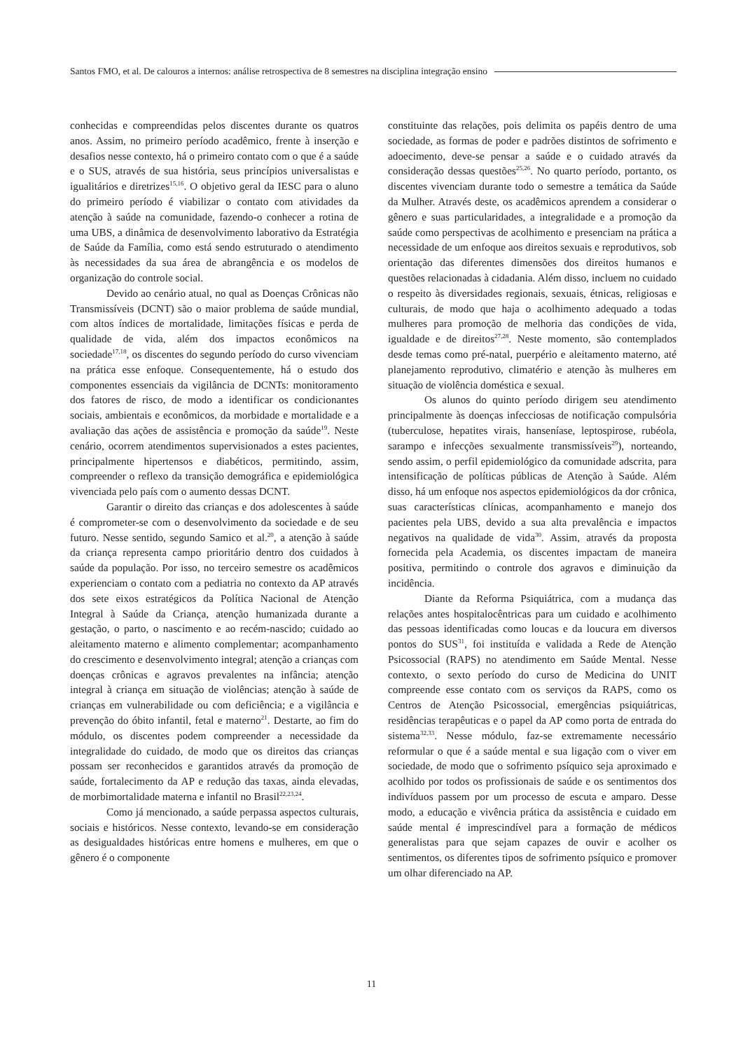Santos FMO, et al. De calouros a internos: análise retrospectiva de 8 semestres na disciplina integração ensino
conhecidas e compreendidas pelos discentes durante os quatros anos. Assim, no primeiro período acadêmico, frente à inserção e desafios nesse contexto, há o primeiro contato com o que é a saúde e o SUS, através de sua história, seus princípios universalistas e igualitários e diretrizes<sup>15,16</sup>. O objetivo geral da IESC para o aluno do primeiro período é viabilizar o contato com atividades da atenção à saúde na comunidade, fazendo-o conhecer a rotina de uma UBS, a dinâmica de desenvolvimento laborativo da Estratégia de Saúde da Família, como está sendo estruturado o atendimento às necessidades da sua área de abrangência e os modelos de organização do controle social.
Devido ao cenário atual, no qual as Doenças Crônicas não Transmissíveis (DCNT) são o maior problema de saúde mundial, com altos índices de mortalidade, limitações físicas e perda de qualidade de vida, além dos impactos econômicos na sociedade<sup>17,18</sup>, os discentes do segundo período do curso vivenciam na prática esse enfoque. Consequentemente, há o estudo dos componentes essenciais da vigilância de DCNTs: monitoramento dos fatores de risco, de modo a identificar os condicionantes sociais, ambientais e econômicos, da morbidade e mortalidade e a avaliação das ações de assistência e promoção da saúde<sup>19</sup>. Neste cenário, ocorrem atendimentos supervisionados a estes pacientes, principalmente hipertensos e diabéticos, permitindo, assim, compreender o reflexo da transição demográfica e epidemiológica vivenciada pelo país com o aumento dessas DCNT.
Garantir o direito das crianças e dos adolescentes à saúde é comprometer-se com o desenvolvimento da sociedade e de seu futuro. Nesse sentido, segundo Samico et al.<sup>20</sup>, a atenção à saúde da criança representa campo prioritário dentro dos cuidados à saúde da população. Por isso, no terceiro semestre os acadêmicos experienciam o contato com a pediatria no contexto da AP através dos sete eixos estratégicos da Política Nacional de Atenção Integral à Saúde da Criança, atenção humanizada durante a gestação, o parto, o nascimento e ao recém-nascido; cuidado ao aleitamento materno e alimento complementar; acompanhamento do crescimento e desenvolvimento integral; atenção a crianças com doenças crônicas e agravos prevalentes na infância; atenção integral à criança em situação de violências; atenção à saúde de crianças em vulnerabilidade ou com deficiência; e a vigilância e prevenção do óbito infantil, fetal e materno<sup>21</sup>. Destarte, ao fim do módulo, os discentes podem compreender a necessidade da integralidade do cuidado, de modo que os direitos das crianças possam ser reconhecidos e garantidos através da promoção de saúde, fortalecimento da AP e redução das taxas, ainda elevadas, de morbimortalidade materna e infantil no Brasil<sup>22,23,24</sup>.
Como já mencionado, a saúde perpassa aspectos culturais, sociais e históricos. Nesse contexto, levando-se em consideração as desigualdades históricas entre homens e mulheres, em que o gênero é o componente
constituinte das relações, pois delimita os papéis dentro de uma sociedade, as formas de poder e padrões distintos de sofrimento e adoecimento, deve-se pensar a saúde e o cuidado através da consideração dessas questões<sup>25,26</sup>. No quarto período, portanto, os discentes vivenciam durante todo o semestre a temática da Saúde da Mulher. Através deste, os acadêmicos aprendem a considerar o gênero e suas particularidades, a integralidade e a promoção da saúde como perspectivas de acolhimento e presenciam na prática a necessidade de um enfoque aos direitos sexuais e reprodutivos, sob orientação das diferentes dimensões dos direitos humanos e questões relacionadas à cidadania. Além disso, incluem no cuidado o respeito às diversidades regionais, sexuais, étnicas, religiosas e culturais, de modo que haja o acolhimento adequado a todas mulheres para promoção de melhoria das condições de vida, igualdade e de direitos<sup>27,28</sup>. Neste momento, são contemplados desde temas como pré-natal, puerpério e aleitamento materno, até planejamento reprodutivo, climatério e atenção às mulheres em situação de violência doméstica e sexual.
Os alunos do quinto período dirigem seu atendimento principalmente às doenças infecciosas de notificação compulsória (tuberculose, hepatites virais, hanseníase, leptospirose, rubéola, sarampo e infecções sexualmente transmissíveis<sup>29</sup>), norteando, sendo assim, o perfil epidemiológico da comunidade adscrita, para intensificação de políticas públicas de Atenção à Saúde. Além disso, há um enfoque nos aspectos epidemiológicos da dor crônica, suas características clínicas, acompanhamento e manejo dos pacientes pela UBS, devido a sua alta prevalência e impactos negativos na qualidade de vida<sup>30</sup>. Assim, através da proposta fornecida pela Academia, os discentes impactam de maneira positiva, permitindo o controle dos agravos e diminuição da incidência.
Diante da Reforma Psiquiátrica, com a mudança das relações antes hospitalocêntricas para um cuidado e acolhimento das pessoas identificadas como loucas e da loucura em diversos pontos do SUS<sup>31</sup>, foi instituída e validada a Rede de Atenção Psicossocial (RAPS) no atendimento em Saúde Mental. Nesse contexto, o sexto período do curso de Medicina do UNIT compreende esse contato com os serviços da RAPS, como os Centros de Atenção Psicossocial, emergências psiquiátricas, residências terapêuticas e o papel da AP como porta de entrada do sistema<sup>32,33</sup>. Nesse módulo, faz-se extremamente necessário reformular o que é a saúde mental e sua ligação com o viver em sociedade, de modo que o sofrimento psíquico seja aproximado e acolhido por todos os profissionais de saúde e os sentimentos dos indivíduos passem por um processo de escuta e amparo. Desse modo, a educação e vivência prática da assistência e cuidado em saúde mental é imprescindível para a formação de médicos generalistas para que sejam capazes de ouvir e acolher os sentimentos, os diferentes tipos de sofrimento psíquico e promover um olhar diferenciado na AP.
11